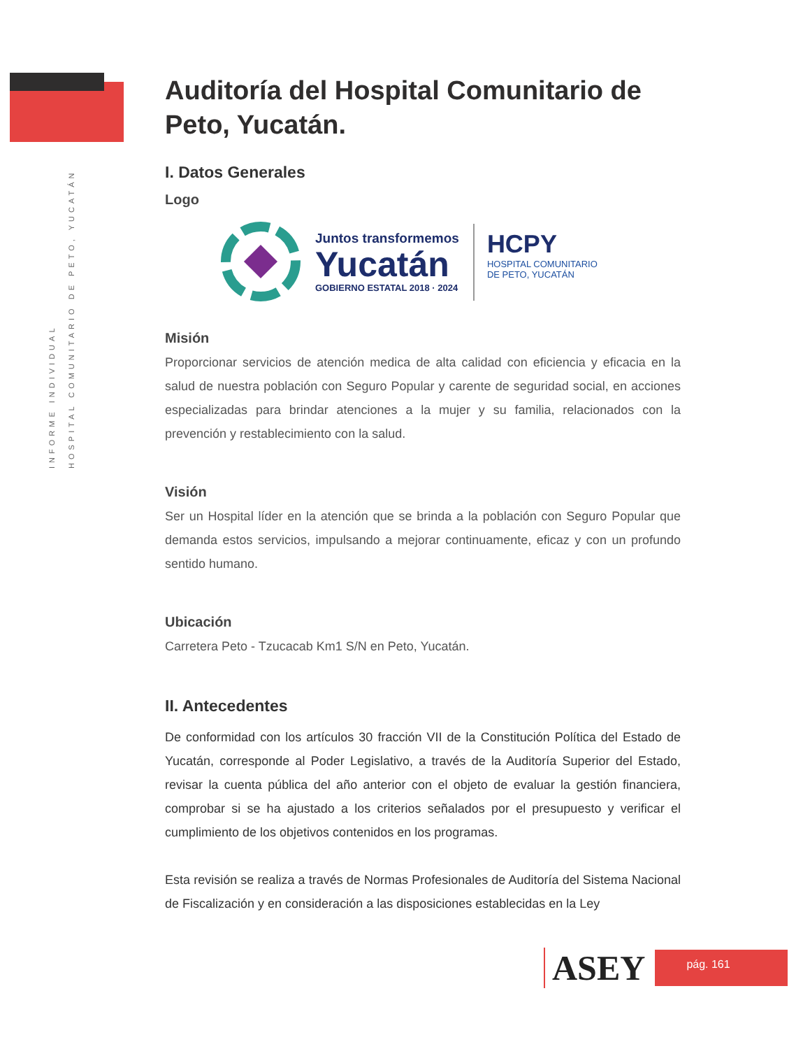INFORME INDIVIDUAL
HOSPITAL COMUNITARIO DE PETO, YUCATÁN
Auditoría del Hospital Comunitario de Peto, Yucatán.
I. Datos Generales
Logo
Juntos transformemos
Yucatán
GOBIERNO ESTATAL 2018 · 2024
HCPY
HOSPITAL COMUNITARIO
DE PETO, YUCATÁN
Misión
Proporcionar servicios de atención medica de alta calidad con eficiencia y eficacia en la salud de nuestra población con Seguro Popular y carente de seguridad social, en acciones especializadas para brindar atenciones a la mujer y su familia, relacionados con la prevención y restablecimiento con la salud.
Visión
Ser un Hospital líder en la atención que se brinda a la población con Seguro Popular que demanda estos servicios, impulsando a mejorar continuamente, eficaz y con un profundo sentido humano.
Ubicación
Carretera Peto - Tzucacab Km1 S/N en Peto, Yucatán.
II. Antecedentes
De conformidad con los artículos 30 fracción VII de la Constitución Política del Estado de Yucatán, corresponde al Poder Legislativo, a través de la Auditoría Superior del Estado, revisar la cuenta pública del año anterior con el objeto de evaluar la gestión financiera, comprobar si se ha ajustado a los criterios señalados por el presupuesto y verificar el cumplimiento de los objetivos contenidos en los programas.
Esta revisión se realiza a través de Normas Profesionales de Auditoría del Sistema Nacional de Fiscalización y en consideración a las disposiciones establecidas en la Ley
ASEY
pág. 161